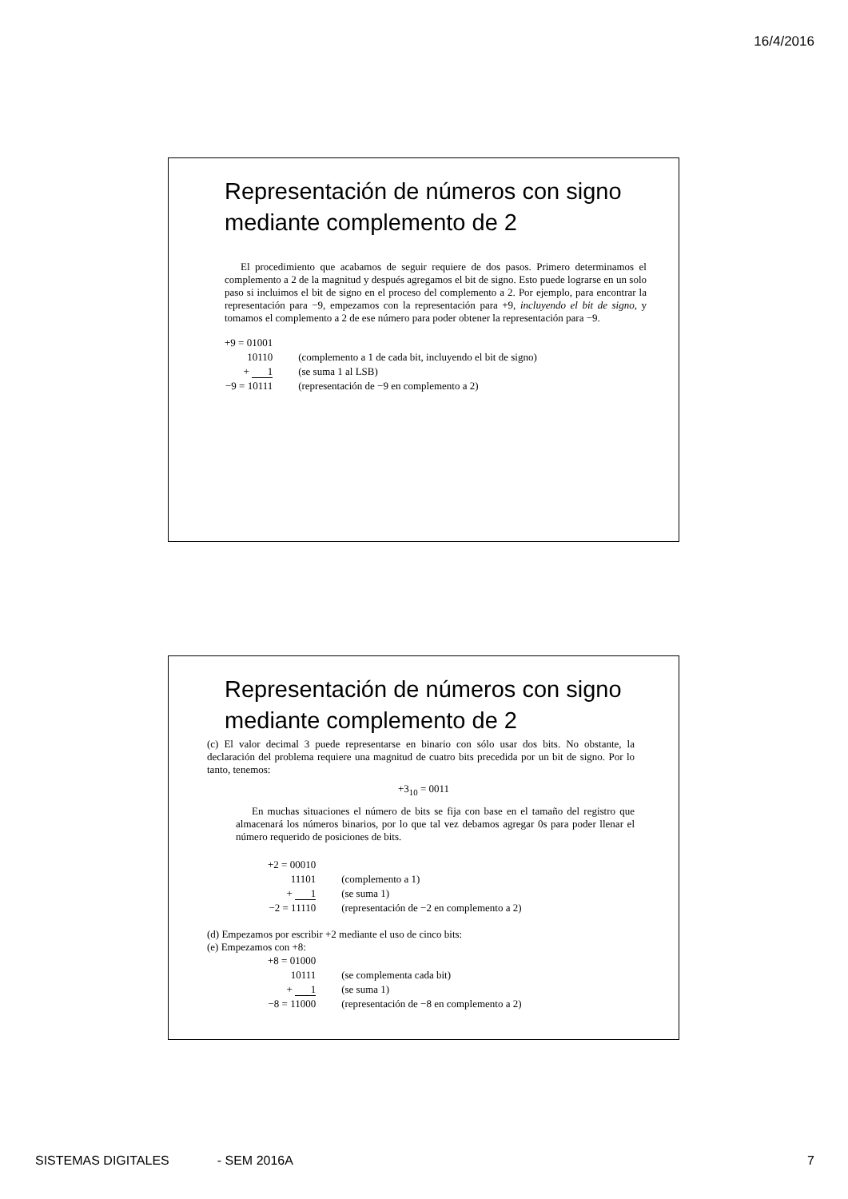16/4/2016
Representación de números con signo mediante complemento de 2
El procedimiento que acabamos de seguir requiere de dos pasos. Primero determinamos el complemento a 2 de la magnitud y después agregamos el bit de signo. Esto puede lograrse en un solo paso si incluimos el bit de signo en el proceso del complemento a 2. Por ejemplo, para encontrar la representación para −9, empezamos con la representación para +9, incluyendo el bit de signo, y tomamos el complemento a 2 de ese número para poder obtener la representación para −9.
| +9 = 01001 | |
| 10110 | (complemento a 1 de cada bit, incluyendo el bit de signo) |
| + 1 | (se suma 1 al LSB) |
| −9 = 10111 | (representación de −9 en complemento a 2) |
Representación de números con signo mediante complemento de 2
(c) El valor decimal 3 puede representarse en binario con sólo usar dos bits. No obstante, la declaración del problema requiere una magnitud de cuatro bits precedida por un bit de signo. Por lo tanto, tenemos:
+3<sub>10</sub> = 0011
En muchas situaciones el número de bits se fija con base en el tamaño del registro que almacenará los números binarios, por lo que tal vez debamos agregar 0s para poder llenar el número requerido de posiciones de bits.
| +2 = 00010 | |
| 11101 | (complemento a 1) |
| + 1 | (se suma 1) |
| −2 = 11110 | (representación de −2 en complemento a 2) |
(d) Empezamos por escribir +2 mediante el uso de cinco bits:
(e) Empezamos con +8:
| +8 = 01000 | |
| 10111 | (se complementa cada bit) |
| + 1 | (se suma 1) |
| −8 = 11000 | (representación de −8 en complemento a 2) |
SISTEMAS DIGITALES - SEM 2016A 7